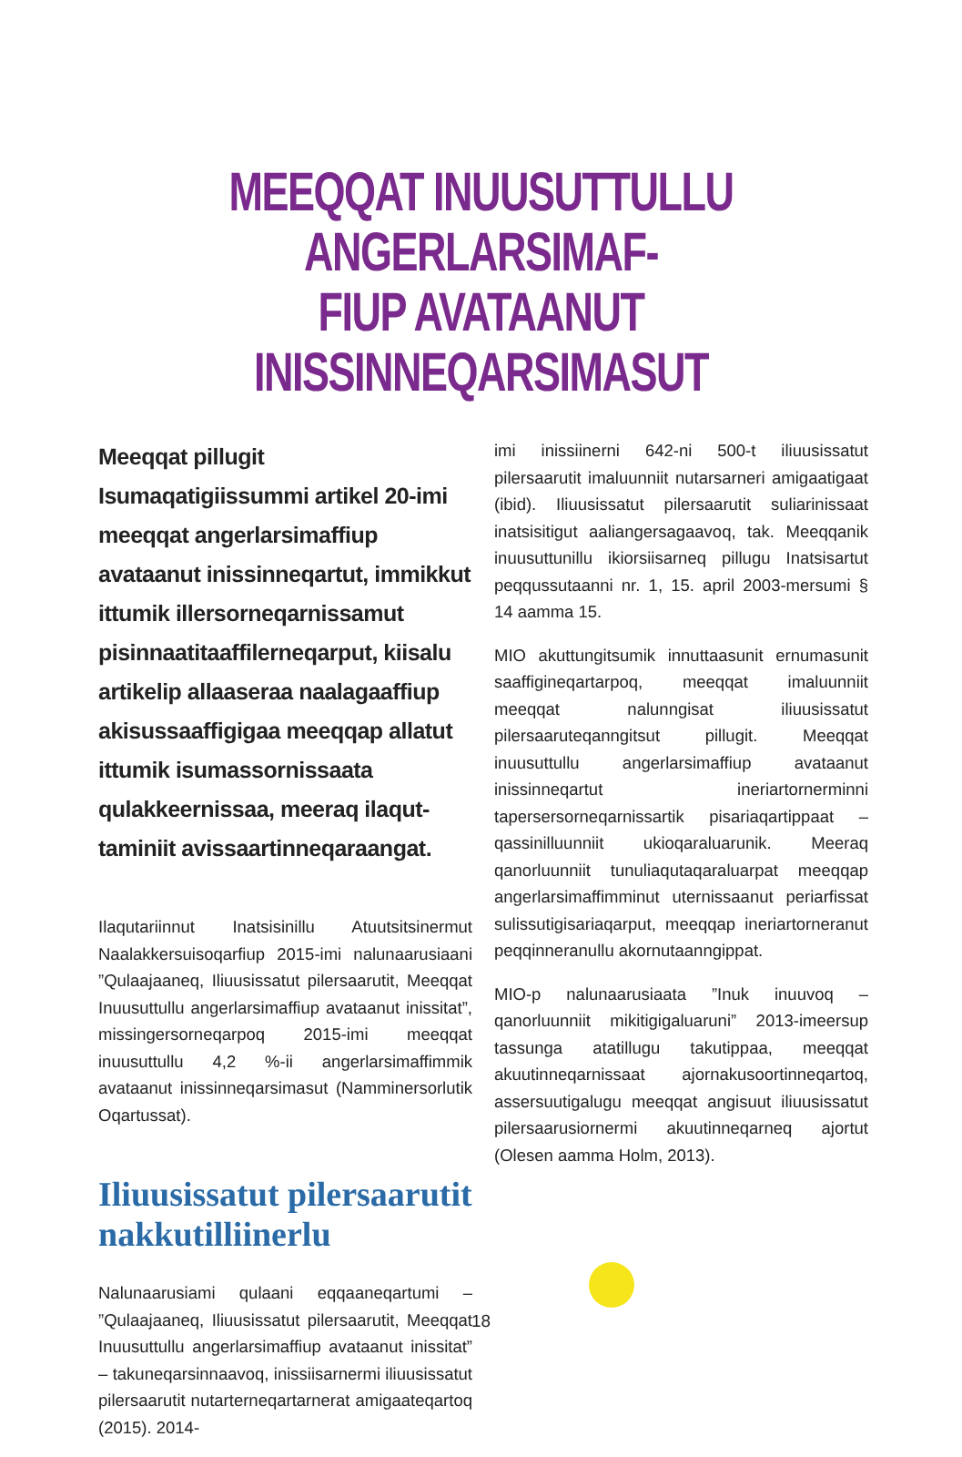MEEQQAT INUUSUTTULLU ANGERLARSIMAF-
FIUP AVATAANUT INISSINNEQARSIMASUT
Meeqqat pillugit Isumaqatigiissummi artikel 20-imi meeqqat angerlarsimaffiup avataanut inissinneqartut, immikkut ittumik illersorneqarnissamut pisinnaatitaaffilerneqarput, kiisalu artikelip allaaseraa naalagaaffiup akisussaaffigigaa meeqqap allatut ittumik isumassornissaata qulakkeernissaa, meeraq ilaqut­taminiit avissaartinneqaraangat.
Ilaqutariinnut Inatsisinillu Atuutsitsinermut Naalakkersuisoqarfiup 2015-imi nalunaarusiaani ”Qulaajaaneq, Iliuusissatut pilersaarutit, Meeqqat Inuusuttullu angerlarsimaffiup avataanut inissitat”, missingersorneqarpoq 2015-imi meeqqat inuusuttullu 4,2 %-ii angerlarsimaffimmik avataanut inissinneqarsimasut (Namminersorlutik Oqartussat).
Iliuusissatut pilersaarutit nakkutilliinerlu
Nalunaarusiami qulaani eqqaaneqartumi – ”Qulaajaaneq, Iliuusissatut pilersaarutit, Meeqqat Inuusuttullu angerlarsimaffiup avataanut inissitat” – takuneqarsinnaavoq, inissiisarnermi iliuusissatut pilersaarutit nutarterneqartarnerat amigaateqartoq (2015). 2014-
imi inissiinerni 642-ni 500-t iliuusissatut pilersaarutit imaluunniit nutarsarneri amigaatigaat (ibid). Iliuusissatut pilersaarutit suliarinissaat inatsisitigut aaliangersagaavoq, tak. Meeqqanik inuusuttunillu ikiorsiisarneq pillugu Inatsisartut peqqussutaanni nr. 1, 15. april 2003-mersumi § 14 aamma 15.
MIO akuttungitsumik innuttaasunit ernumasunit saaffigineqartarpoq, meeqqat imaluunniit meeqqat nalunngisat iliuusissatut pilersaaruteqanngitsut pillugit. Meeqqat inuusuttullu angerlarsimaffiup avataanut inissinneqartut ineriartornerminni tapersersorneqarnissartik pisariaqartippaat – qassinilluunniit ukioqaraluarunik. Meeraq qanorluunniit tunuliaqutaqaraluarpat meeqqap angerlarsimaffimminut uternissaanut periarfissat sulissutigisariaqarput, meeqqap ineriartorneranut peqqinneranullu akornutaanngippat.
MIO-p nalunaarusiaata ”Inuk inuuvoq – qanorluunniit mikitigigaluaruni” 2013-imeersup tassunga atatillugu takutippaa, meeqqat akuutinneqarnissaat ajornakusoortinneqartoq, assersuutigalugu meeqqat angisuut iliuusissatut pilersaarusiornermi akuutinneqarneq ajortut (Olesen aamma Holm, 2013).
18